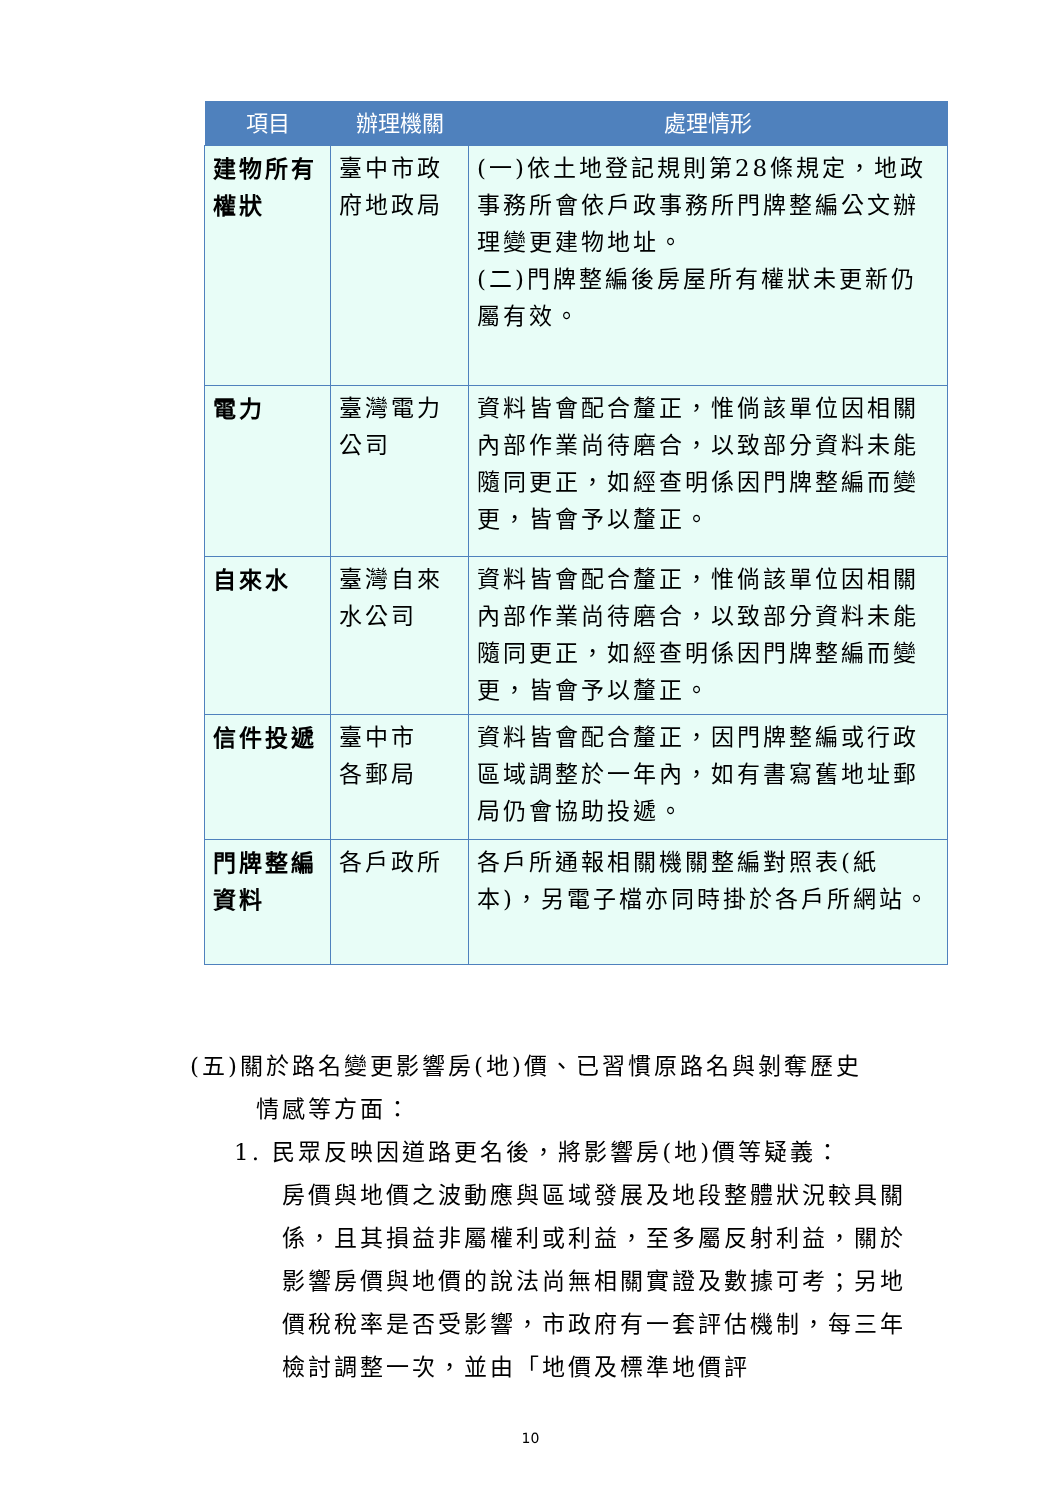| 項目 | 辦理機關 | 處理情形 |
| --- | --- | --- |
| 建物所有權狀 | 臺中市政府地政局 | (一)依土地登記規則第28條規定，地政事務所會依戶政事務所門牌整編公文辦理變更建物地址。 (二)門牌整編後房屋所有權狀未更新仍屬有效。 |
| 電力 | 臺灣電力公司 | 資料皆會配合釐正，惟倘該單位因相關內部作業尚待磨合，以致部分資料未能隨同更正，如經查明係因門牌整編而變更，皆會予以釐正。 |
| 自來水 | 臺灣自來水公司 | 資料皆會配合釐正，惟倘該單位因相關內部作業尚待磨合，以致部分資料未能隨同更正，如經查明係因門牌整編而變更，皆會予以釐正。 |
| 信件投遞 | 臺中市 各郵局 | 資料皆會配合釐正，因門牌整編或行政區域調整於一年內，如有書寫舊地址郵局仍會協助投遞。 |
| 門牌整編資料 | 各戶政所 | 各戶所通報相關機關整編對照表(紙本)，另電子檔亦同時掛於各戶所網站。 |
(五)關於路名變更影響房(地)價、已習慣原路名與剝奪歷史
情感等方面：
1. 民眾反映因道路更名後，將影響房(地)價等疑義：
房價與地價之波動應與區域發展及地段整體狀況較具關係，且其損益非屬權利或利益，至多屬反射利益，關於影響房價與地價的說法尚無相關實證及數據可考；另地價稅稅率是否受影響，市政府有一套評估機制，每三年檢討調整一次，並由「地價及標準地價評
10